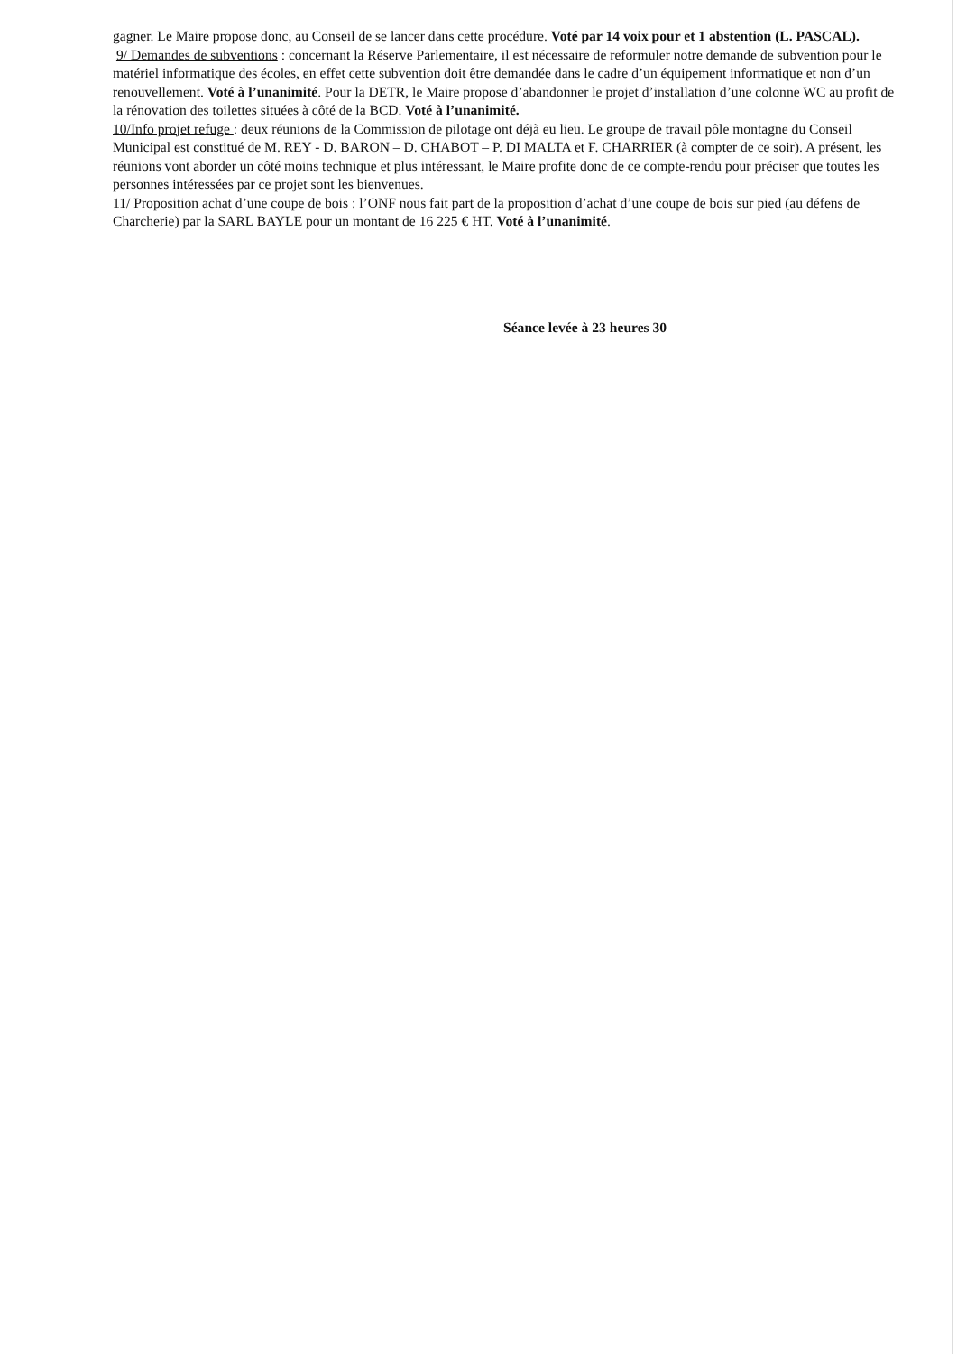gagner. Le Maire propose donc, au Conseil de se lancer dans cette procédure. Voté par 14 voix pour et 1 abstention (L. PASCAL).
9/ Demandes de subventions : concernant la Réserve Parlementaire, il est nécessaire de reformuler notre demande de subvention pour le matériel informatique des écoles, en effet cette subvention doit être demandée dans le cadre d’un équipement informatique et non d’un renouvellement. Voté à l’unanimité. Pour la DETR, le Maire propose d’abandonner le projet d’installation d’une colonne WC au profit de la rénovation des toilettes situées à côté de la BCD. Voté à l’unanimité.
10/Info projet refuge : deux réunions de la Commission de pilotage ont déjà eu lieu. Le groupe de travail pôle montagne du Conseil Municipal est constitué de M. REY - D. BARON – D. CHABOT – P. DI MALTA et F. CHARRIER (à compter de ce soir). A présent, les réunions vont aborder un côté moins technique et plus intéressant, le Maire profite donc de ce compte-rendu pour préciser que toutes les personnes intéressées par ce projet sont les bienvenues.
11/ Proposition achat d’une coupe de bois : l’ONF nous fait part de la proposition d’achat d’une coupe de bois sur pied (au défens de Charcherie) par la SARL BAYLE pour un montant de 16 225 € HT. Voté à l’unanimité.
Séance levée à 23 heures 30